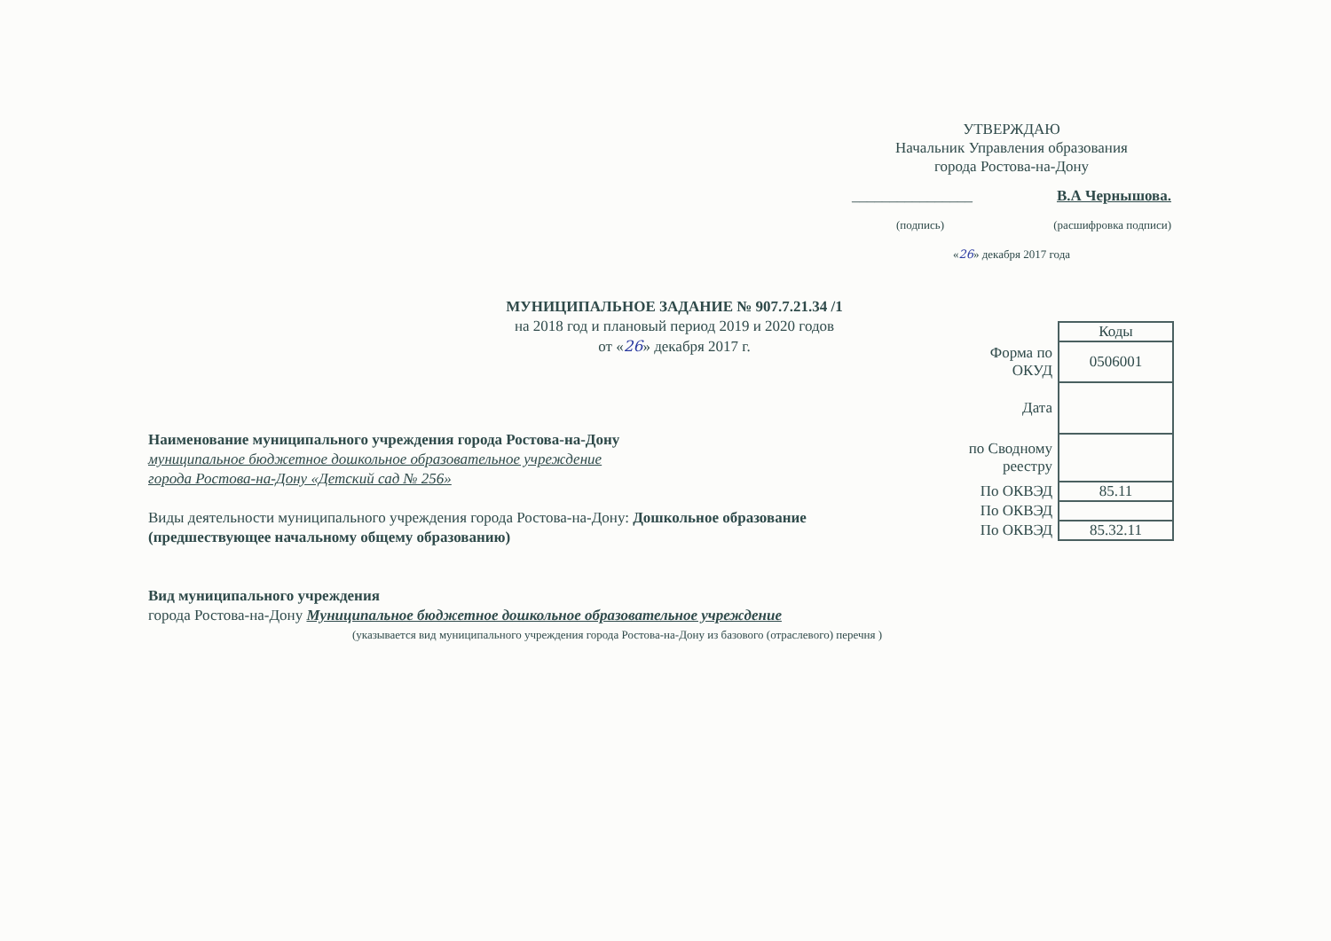УТВЕРЖДАЮ
Начальник Управления образования
города Ростова-на-Дону
________________ В.А Чернышова.
(подпись) (расшифровка подписи)
«26» декабря 2017 года
МУНИЦИПАЛЬНОЕ ЗАДАНИЕ № 907.7.21.34 /1
на 2018 год и плановый период 2019 и 2020 годов
от «26» декабря 2017 г.
| | Коды |
| Форма по ОКУД | 0506001 |
| Дата | |
| по Сводному реестру | |
| По ОКВЭД | 85.11 |
| По ОКВЭД | |
| По ОКВЭД | 85.32.11 |
Наименование муниципального учреждения города Ростова-на-Дону
муниципальное бюджетное дошкольное образовательное учреждение
города Ростова-на-Дону «Детский сад № 256»
Виды деятельности муниципального учреждения города Ростова-на-Дону: Дошкольное образование (предшествующее начальному общему образованию)
Вид муниципального учреждения
города Ростова-на-Дону Муниципальное бюджетное дошкольное образовательное учреждение
(указывается вид муниципального учреждения города Ростова-на-Дону из базового (отраслевого) перечня )